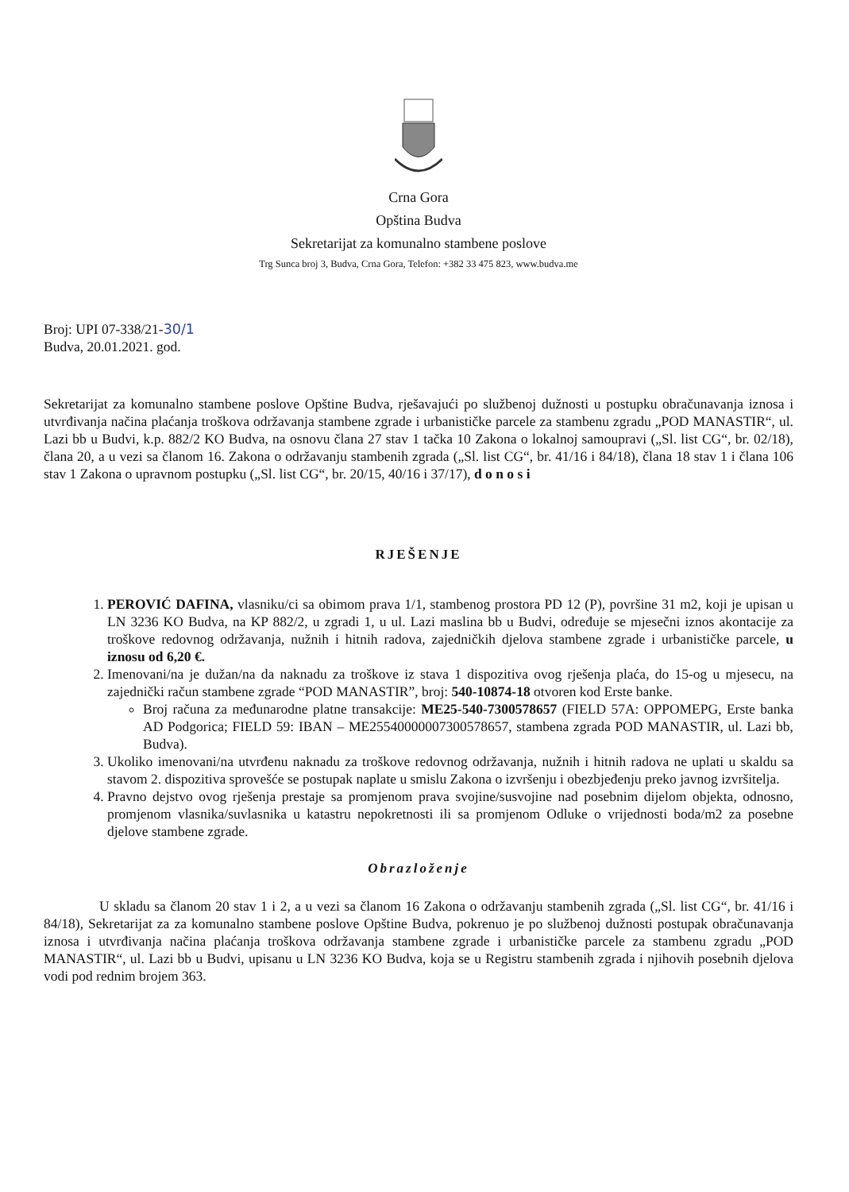Crna Gora
Opština Budva
Sekretarijat za komunalno stambene poslove
Trg Sunca broj 3, Budva, Crna Gora, Telefon: +382 33 475 823, www.budva.me
Broj: UPI 07-338/21-30/1
Budva, 20.01.2021. god.
Sekretarijat za komunalno stambene poslove Opštine Budva, rješavajući po službenoj dužnosti u postupku obračunavanja iznosa i utvrđivanja načina plaćanja troškova održavanja stambene zgrade i urbanističke parcele za stambenu zgradu „POD MANASTIR“, ul. Lazi bb u Budvi, k.p. 882/2 KO Budva, na osnovu člana 27 stav 1 tačka 10 Zakona o lokalnoj samoupravi („Sl. list CG“, br. 02/18), člana 20, a u vezi sa članom 16. Zakona o održavanju stambenih zgrada („Sl. list CG“, br. 41/16 i 84/18), člana 18 stav 1 i člana 106 stav 1 Zakona o upravnom postupku („Sl. list CG“, br. 20/15, 40/16 i 37/17), d o n o s i
RJEŠENJE
1. PEROVIĆ DAFINA, vlasniku/ci sa obimom prava 1/1, stambenog prostora PD 12 (P), površine 31 m2, koji je upisan u LN 3236 KO Budva, na KP 882/2, u zgradi 1, u ul. Lazi maslina bb u Budvi, određuje se mjesečni iznos akontacije za troškove redovnog održavanja, nužnih i hitnih radova, zajedničkih djelova stambene zgrade i urbanističke parcele, u iznosu od 6,20 €.
2. Imenovani/na je dužan/na da naknadu za troškove iz stava 1 dispozitiva ovog rješenja plaća, do 15-og u mjesecu, na zajednički račun stambene zgrade “POD MANASTIR”, broj: 540-10874-18 otvoren kod Erste banke.
Broj računa za međunarodne platne transakcije: ME25-540-7300578657 (FIELD 57A: OPPOMEPG, Erste banka AD Podgorica; FIELD 59: IBAN – ME25540000007300578657, stambena zgrada POD MANASTIR, ul. Lazi bb, Budva).
3. Ukoliko imenovani/na utvrđenu naknadu za troškove redovnog održavanja, nužnih i hitnih radova ne uplati u skaldu sa stavom 2. dispozitiva sprovešće se postupak naplate u smislu Zakona o izvršenju i obezbjeđenju preko javnog izvršitelja.
4. Pravno dejstvo ovog rješenja prestaje sa promjenom prava svojine/susvojine nad posebnim dijelom objekta, odnosno, promjenom vlasnika/suvlasnika u katastru nepokretnosti ili sa promjenom Odluke o vrijednosti boda/m2 za posebne djelove stambene zgrade.
Obrazloženje
U skladu sa članom 20 stav 1 i 2, a u vezi sa članom 16 Zakona o održavanju stambenih zgrada („Sl. list CG“, br. 41/16 i 84/18), Sekretarijat za za komunalno stambene poslove Opštine Budva, pokrenuo je po službenoj dužnosti postupak obračunavanja iznosa i utvrđivanja načina plaćanja troškova održavanja stambene zgrade i urbanističke parcele za stambenu zgradu „POD MANASTIR“, ul. Lazi bb u Budvi, upisanu u LN 3236 KO Budva, koja se u Registru stambenih zgrada i njihovih posebnih djelova vodi pod rednim brojem 363.